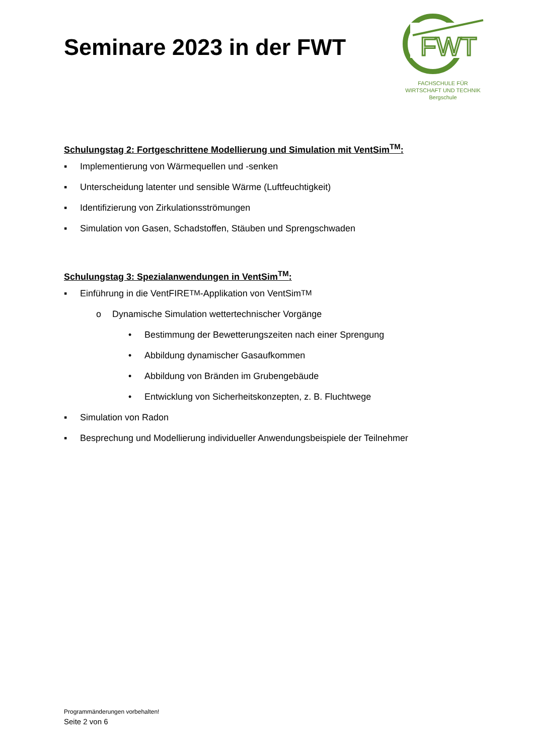Seminare 2023 in der FWT
FWT
FACHSCHULE FÜR
WIRTSCHAFT UND TECHNIK
Bergschule
Schulungstag 2: Fortgeschrittene Modellierung und Simulation mit VentSim<sup>TM</sup>:
▪ Implementierung von Wärmequellen und -senken
▪ Unterscheidung latenter und sensible Wärme (Luftfeuchtigkeit)
▪ Identifizierung von Zirkulationsströmungen
▪ Simulation von Gasen, Schadstoffen, Stäuben und Sprengschwaden
Schulungstag 3: Spezialanwendungen in VentSim<sup>TM</sup>:
▪ Einführung in die VentFIRE<sup>TM</sup>-Applikation von VentSim<sup>TM</sup>
o Dynamische Simulation wettertechnischer Vorgänge
• Bestimmung der Bewetterungszeiten nach einer Sprengung
• Abbildung dynamischer Gasaufkommen
• Abbildung von Bränden im Grubengebäude
• Entwicklung von Sicherheitskonzepten, z. B. Fluchtwege
▪ Simulation von Radon
▪ Besprechung und Modellierung individueller Anwendungsbeispiele der Teilnehmer
Programmänderungen vorbehalten!
Seite 2 von 6